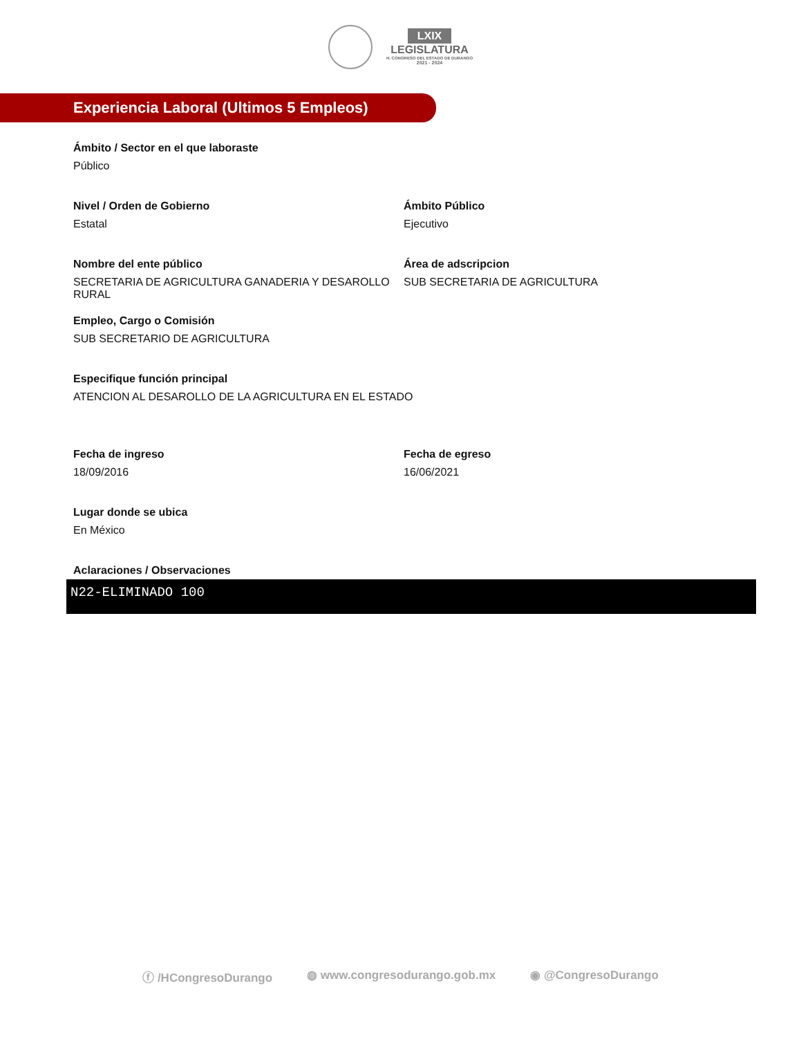LXIX
LEGISLATURA
H. CONGRESO DEL ESTADO DE DURANGO
2021 - 2024
Experiencia Laboral (Ultimos 5 Empleos)
Ámbito / Sector en el que laboraste
Público
Nivel / Orden de Gobierno
Estatal
Ámbito Público
Ejecutivo
Nombre del ente público
SECRETARIA DE AGRICULTURA GANADERIA Y DESAROLLO RURAL
Área de adscripcion
SUB SECRETARIA DE AGRICULTURA
Empleo, Cargo o Comisión
SUB SECRETARIO DE AGRICULTURA
Especifique función principal
ATENCION AL DESAROLLO DE LA AGRICULTURA EN EL ESTADO
Fecha de ingreso
18/09/2016
Fecha de egreso
16/06/2021
Lugar donde se ubica
En México
Aclaraciones / Observaciones
N22-ELIMINADO 100
ⓕ /HCongresoDurango ◍ www.congresodurango.gob.mx ◉ @CongresoDurango